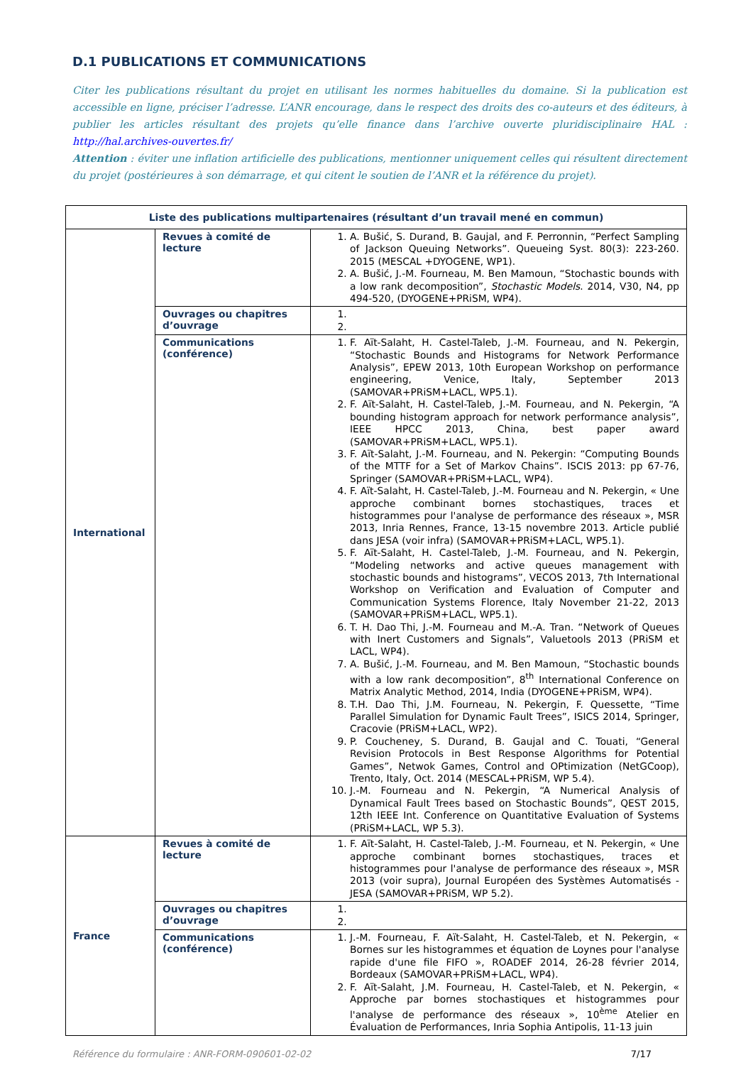D.1 PUBLICATIONS ET COMMUNICATIONS
Citer les publications résultant du projet en utilisant les normes habituelles du domaine. Si la publication est accessible en ligne, préciser l’adresse. L’ANR encourage, dans le respect des droits des co-auteurs et des éditeurs, à publier les articles résultant des projets qu’elle finance dans l’archive ouverte pluridisciplinaire HAL : http://hal.archives-ouvertes.fr/
Attention : éviter une inflation artificielle des publications, mentionner uniquement celles qui résultent directement du projet (postérieures à son démarrage, et qui citent le soutien de l’ANR et la référence du projet).
| Liste des publications multipartenaires (résultant d’un travail mené en commun) | | |
| --- | --- | --- |
| International | Revues à comité de lecture | 1. A. Bušić, S. Durand, B. Gaujal, and F. Perronnin, “Perfect Sampling of Jackson Queuing Networks”. Queueing Syst. 80(3): 223-260. 2015 (MESCAL +DYOGENE, WP1). 2. A. Bušić, J.-M. Fourneau, M. Ben Mamoun, “Stochastic bounds with a low rank decomposition”, Stochastic Models . 2014, V30, N4, pp 494-520, (DYOGENE+PRiSM, WP4). |
| | Ouvrages ou chapitres d’ouvrage | |
| | Communications (conférence) | 1. F. Aït-Salaht, H. Castel-Taleb, J.-M. Fourneau, and N. Pekergin, “Stochastic Bounds and Histograms for Network Performance Analysis”, EPEW 2013, 10th European Workshop on performance engineering, Venice, Italy, September 2013 (SAMOVAR+PRiSM+LACL, WP5.1). 2. F. Aït-Salaht, H. Castel-Taleb, J.-M. Fourneau, and N. Pekergin, “A bounding histogram approach for network performance analysis”, IEEE HPCC 2013, China, best paper award (SAMOVAR+PRiSM+LACL, WP5.1). 3. F. Aït-Salaht, J.-M. Fourneau, and N. Pekergin: “Computing Bounds of the MTTF for a Set of Markov Chains”. ISCIS 2013: pp 67-76, Springer (SAMOVAR+PRiSM+LACL, WP4). 4. F. Aït-Salaht, H. Castel-Taleb, J.-M. Fourneau and N. Pekergin, « Une approche combinant bornes stochastiques, traces et histogrammes pour l'analyse de performance des réseaux », MSR 2013, Inria Rennes, France, 13-15 novembre 2013. Article publié dans JESA (voir infra) (SAMOVAR+PRiSM+LACL, WP5.1). 5. F. Aït-Salaht, H. Castel-Taleb, J.-M. Fourneau, and N. Pekergin, “Modeling networks and active queues management with stochastic bounds and histograms”, VECOS 2013, 7th International Workshop on Verification and Evaluation of Computer and Communication Systems Florence, Italy November 21-22, 2013 (SAMOVAR+PRiSM+LACL, WP5.1). 6. T. H. Dao Thi, J.-M. Fourneau and M.-A. Tran. “Network of Queues with Inert Customers and Signals”, Valuetools 2013 (PRiSM et LACL, WP4). 7. A. Bušić, J.-M. Fourneau, and M. Ben Mamoun, “Stochastic bounds with a low rank decomposition”, 8<sup>th</sup> International Conference on Matrix Analytic Method, 2014, India (DYOGENE+PRiSM, WP4). 8. T.H. Dao Thi, J.M. Fourneau, N. Pekergin, F. Quessette, “Time Parallel Simulation for Dynamic Fault Trees”, ISICS 2014, Springer, Cracovie (PRiSM+LACL, WP2). 9. P. Coucheney, S. Durand, B. Gaujal and C. Touati, “General Revision Protocols in Best Response Algorithms for Potential Games”, Netwok Games, Control and OPtimization (NetGCoop), Trento, Italy, Oct. 2014 (MESCAL+PRiSM, WP 5.4). 10. J.-M. Fourneau and N. Pekergin, “A Numerical Analysis of Dynamical Fault Trees based on Stochastic Bounds”, QEST 2015, 12th IEEE Int. Conference on Quantitative Evaluation of Systems (PRiSM+LACL, WP 5.3). |
| France | Revues à comité de lecture | 1. F. Aït-Salaht, H. Castel-Taleb, J.-M. Fourneau, et N. Pekergin, « Une approche combinant bornes stochastiques, traces et histogrammes pour l'analyse de performance des réseaux », MSR 2013 (voir supra), Journal Européen des Systèmes Automatisés - JESA (SAMOVAR+PRiSM, WP 5.2). |
| | Ouvrages ou chapitres d’ouvrage | |
| | Communications (conférence) | 1. J.-M. Fourneau, F. Aït-Salaht, H. Castel-Taleb, et N. Pekergin, « Bornes sur les histogrammes et équation de Loynes pour l'analyse rapide d'une file FIFO », ROADEF 2014, 26-28 février 2014, Bordeaux (SAMOVAR+PRiSM+LACL, WP4). 2. F. Aït-Salaht, J.M. Fourneau, H. Castel-Taleb, et N. Pekergin, « Approche par bornes stochastiques et histogrammes pour l'analyse de performance des réseaux », 10<sup>ème</sup> Atelier en Évaluation de Performances, Inria Sophia Antipolis, 11-13 juin |
Référence du formulaire : ANR-FORM-090601-02-02 7/17